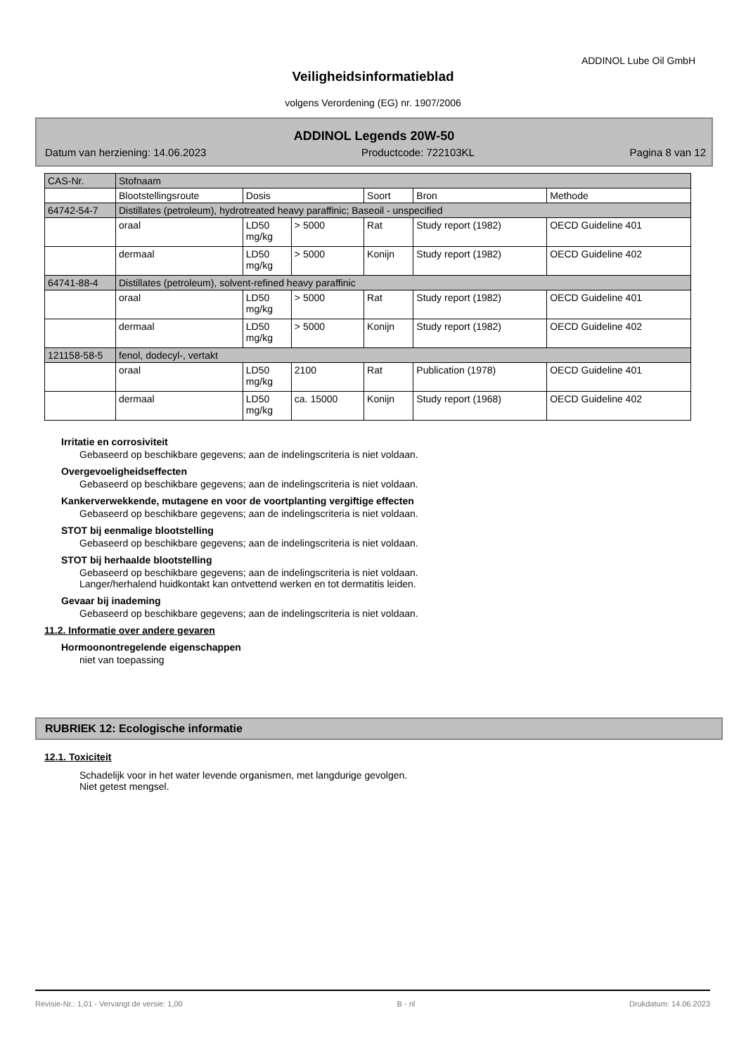ADDINOL Lube Oil GmbH
Veiligheidsinformatieblad
volgens Verordening (EG) nr. 1907/2006
ADDINOL Legends 20W-50
Datum van herziening: 14.06.2023 Productcode: 722103KL Pagina 8 van 12
| CAS-Nr. | Stofnaam | | | | | |
| | Blootstellingsroute | Dosis | | Soort | Bron | Methode |
| 64742-54-7 | Distillates (petroleum), hydrotreated heavy paraffinic; Baseoil - unspecified | | | | | |
| | oraal | LD50 mg/kg | > 5000 | Rat | Study report (1982) | OECD Guideline 401 |
| | dermaal | LD50 mg/kg | > 5000 | Konijn | Study report (1982) | OECD Guideline 402 |
| 64741-88-4 | Distillates (petroleum), solvent-refined heavy paraffinic | | | | | |
| | oraal | LD50 mg/kg | > 5000 | Rat | Study report (1982) | OECD Guideline 401 |
| | dermaal | LD50 mg/kg | > 5000 | Konijn | Study report (1982) | OECD Guideline 402 |
| 121158-58-5 | fenol, dodecyl-, vertakt | | | | | |
| | oraal | LD50 mg/kg | 2100 | Rat | Publication (1978) | OECD Guideline 401 |
| | dermaal | LD50 mg/kg | ca. 15000 | Konijn | Study report (1968) | OECD Guideline 402 |
Irritatie en corrosiviteit
Gebaseerd op beschikbare gegevens; aan de indelingscriteria is niet voldaan.
Overgevoeligheidseffecten
Gebaseerd op beschikbare gegevens; aan de indelingscriteria is niet voldaan.
Kankerverwekkende, mutagene en voor de voortplanting vergiftige effecten
Gebaseerd op beschikbare gegevens; aan de indelingscriteria is niet voldaan.
STOT bij eenmalige blootstelling
Gebaseerd op beschikbare gegevens; aan de indelingscriteria is niet voldaan.
STOT bij herhaalde blootstelling
Gebaseerd op beschikbare gegevens; aan de indelingscriteria is niet voldaan.
Langer/herhalend huidkontakt kan ontvettend werken en tot dermatitis leiden.
Gevaar bij inademing
Gebaseerd op beschikbare gegevens; aan de indelingscriteria is niet voldaan.
11.2. Informatie over andere gevaren
Hormoonontregelende eigenschappen
niet van toepassing
RUBRIEK 12: Ecologische informatie
12.1. Toxiciteit
Schadelijk voor in het water levende organismen, met langdurige gevolgen.
Niet getest mengsel.
Revisie-Nr.: 1,01 - Vervangt de versie: 1,00 B - nl Drukdatum: 14.06.2023